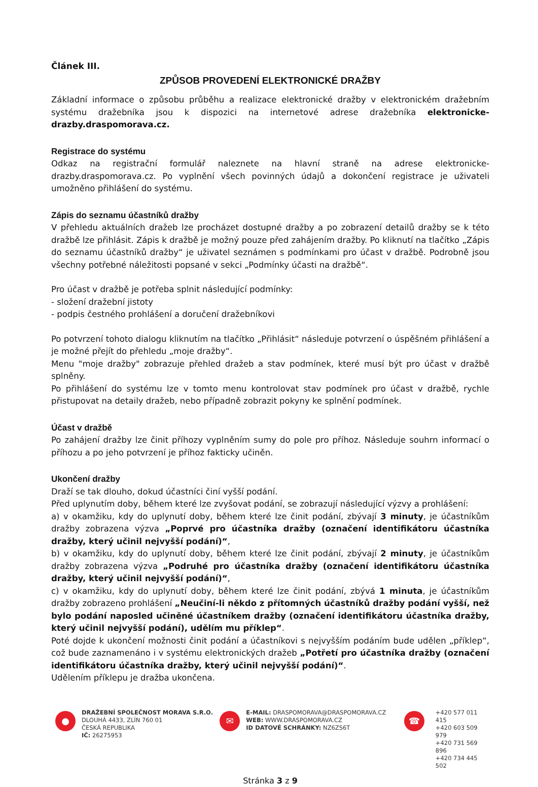Článek III.
ZPŮSOB PROVEDENÍ ELEKTRONICKÉ DRAŽBY
Základní informace o způsobu průběhu a realizace elektronické dražby v elektronickém dražebním systému dražebníka jsou k dispozici na internetové adrese dražebníka elektronicke-drazby.draspomorava.cz.
Registrace do systému
Odkaz na registrační formulář naleznete na hlavní straně na adrese elektronicke-drazby.draspomorava.cz. Po vyplnění všech povinných údajů a dokončení registrace je uživateli umožněno přihlášení do systému.
Zápis do seznamu účastníků dražby
V přehledu aktuálních dražeb lze procházet dostupné dražby a po zobrazení detailů dražby se k této dražbě lze přihlásit. Zápis k dražbě je možný pouze před zahájením dražby. Po kliknutí na tlačítko „Zápis do seznamu účastníků dražby“ je uživatel seznámen s podmínkami pro účast v dražbě. Podrobně jsou všechny potřebné náležitosti popsané v sekci „Podmínky účasti na dražbě“.
Pro účast v dražbě je potřeba splnit následující podmínky:
- složení dražební jistoty
- podpis čestného prohlášení a doručení dražebníkovi
Po potvrzení tohoto dialogu kliknutím na tlačítko „Přihlásit“ následuje potvrzení o úspěšném přihlášení a je možné přejít do přehledu „moje dražby“.
Menu "moje dražby" zobrazuje přehled dražeb a stav podmínek, které musí být pro účast v dražbě splněny.
Po přihlášení do systému lze v tomto menu kontrolovat stav podmínek pro účast v dražbě, rychle přistupovat na detaily dražeb, nebo případně zobrazit pokyny ke splnění podmínek.
Účast v dražbě
Po zahájení dražby lze činit příhozy vyplněním sumy do pole pro příhoz. Následuje souhrn informací o příhozu a po jeho potvrzení je příhoz fakticky učiněn.
Ukončení dražby
Draží se tak dlouho, dokud účastníci činí vyšší podání.
Před uplynutím doby, během které lze zvyšovat podání, se zobrazují následující výzvy a prohlášení:
a) v okamžiku, kdy do uplynutí doby, během které lze činit podání, zbývají 3 minuty, je účastníkům dražby zobrazena výzva „Poprvé pro účastníka dražby (označení identifikátoru účastníka dražby, který učinil nejvyšší podání)“,
b) v okamžiku, kdy do uplynutí doby, během které lze činit podání, zbývají 2 minuty, je účastníkům dražby zobrazena výzva „Podruhé pro účastníka dražby (označení identifikátoru účastníka dražby, který učinil nejvyšší podání)“,
c) v okamžiku, kdy do uplynutí doby, během které lze činit podání, zbývá 1 minuta, je účastníkům dražby zobrazeno prohlášení „Neučiní-li někdo z přítomných účastníků dražby podání vyšší, než bylo podání naposled učiněné účastníkem dražby (označení identifikátoru účastníka dražby, který učinil nejvyšší podání), udělím mu příklep“.
Poté dojde k ukončení možnosti činit podání a účastníkovi s nejvyšším podáním bude udělen „příklep“, což bude zaznamenáno i v systému elektronických dražeb „Potřetí pro účastníka dražby (označení identifikátoru účastníka dražby, který učinil nejvyšší podání)“.
Udělením příklepu je dražba ukončena.
●
DRAŽEBNÍ SPOLEČNOST MORAVA S.R.O.
DLOUHÁ 4433, ZLÍN 760 01
ČESKÁ REPUBLIKA
IČ: 26275953
✉
E-MAIL: DRASPOMORAVA@DRASPOMORAVA.CZ
WEB: WWW.DRASPOMORAVA.CZ
ID DATOVÉ SCHRÁNKY: NZ6ZS6T
☎
+420 577 011 415
+420 603 509 979
+420 731 569 896
+420 734 445 502
Stránka 3 z 9